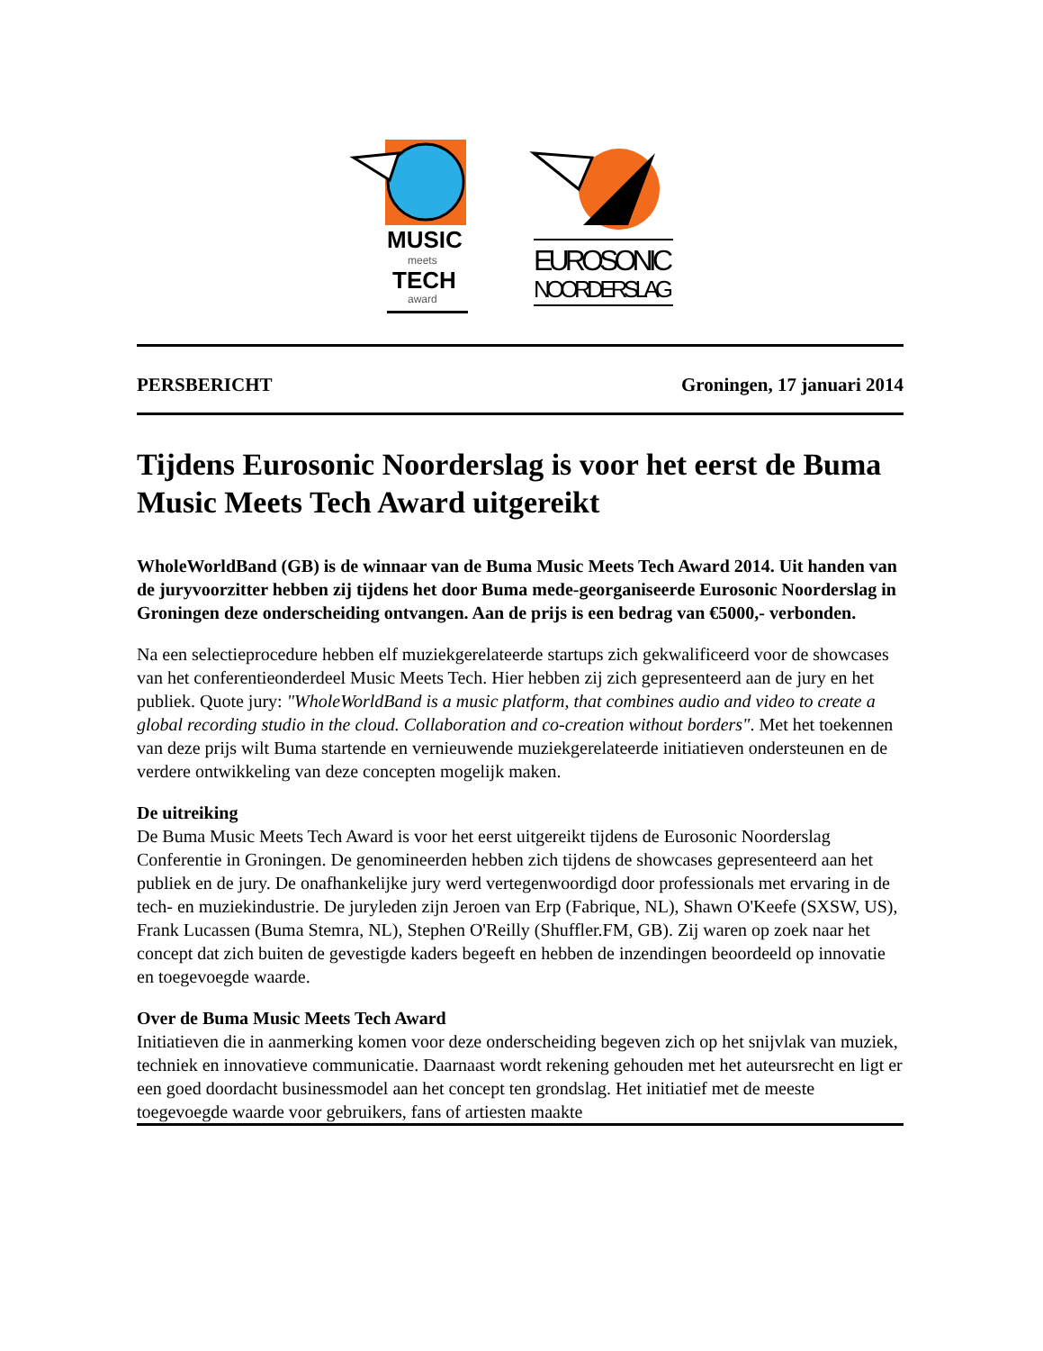MUSIC
meets
TECH
award
EUROSONIC
NOORDERSLAG
PERSBERICHT Groningen, 17 januari 2014
Tijdens Eurosonic Noorderslag is voor het eerst de Buma Music Meets Tech Award uitgereikt
WholeWorldBand (GB) is de winnaar van de Buma Music Meets Tech Award 2014. Uit handen van de juryvoorzitter hebben zij tijdens het door Buma mede-georganiseerde Eurosonic Noorderslag in Groningen deze onderscheiding ontvangen. Aan de prijs is een bedrag van €5000,- verbonden.
Na een selectieprocedure hebben elf muziekgerelateerde startups zich gekwalificeerd voor de showcases van het conferentieonderdeel Music Meets Tech. Hier hebben zij zich gepresenteerd aan de jury en het publiek. Quote jury: "WholeWorldBand is a music platform, that combines audio and video to create a global recording studio in the cloud. Collaboration and co-creation without borders". Met het toekennen van deze prijs wilt Buma startende en vernieuwende muziekgerelateerde initiatieven ondersteunen en de verdere ontwikkeling van deze concepten mogelijk maken.
De uitreiking
De Buma Music Meets Tech Award is voor het eerst uitgereikt tijdens de Eurosonic Noorderslag Conferentie in Groningen. De genomineerden hebben zich tijdens de showcases gepresenteerd aan het publiek en de jury. De onafhankelijke jury werd vertegenwoordigd door professionals met ervaring in de tech- en muziekindustrie. De juryleden zijn Jeroen van Erp (Fabrique, NL), Shawn O'Keefe (SXSW, US), Frank Lucassen (Buma Stemra, NL), Stephen O'Reilly (Shuffler.FM, GB). Zij waren op zoek naar het concept dat zich buiten de gevestigde kaders begeeft en hebben de inzendingen beoordeeld op innovatie en toegevoegde waarde.
Over de Buma Music Meets Tech Award
Initiatieven die in aanmerking komen voor deze onderscheiding begeven zich op het snijvlak van muziek, techniek en innovatieve communicatie. Daarnaast wordt rekening gehouden met het auteursrecht en ligt er een goed doordacht businessmodel aan het concept ten grondslag. Het initiatief met de meeste toegevoegde waarde voor gebruikers, fans of artiesten maakte